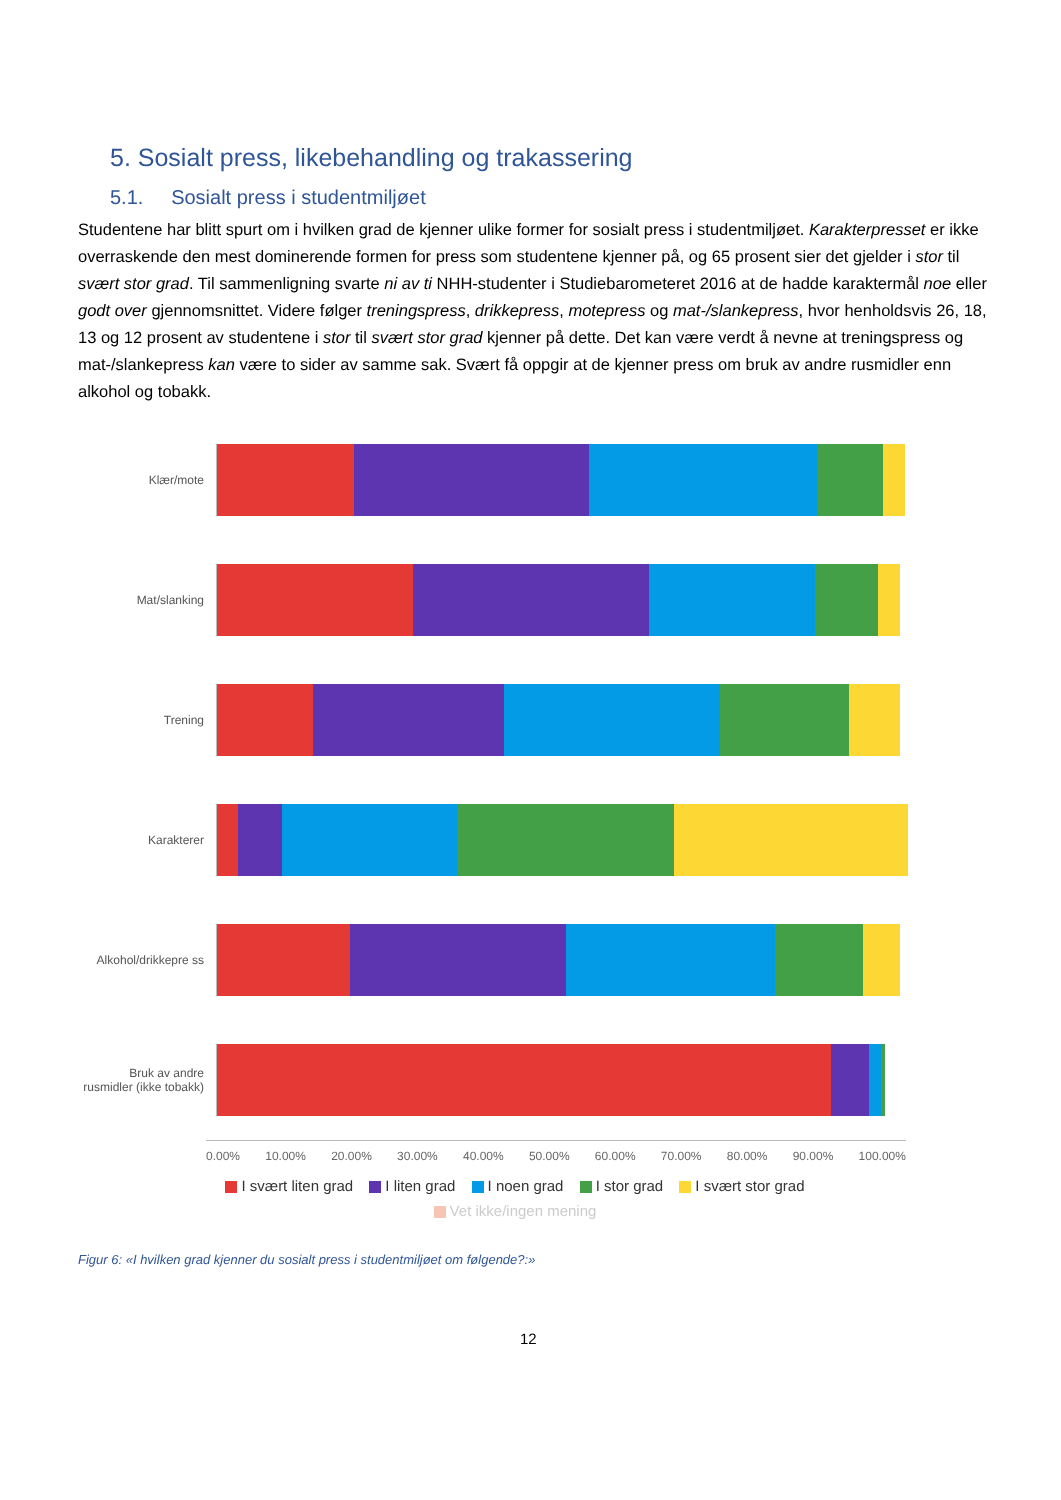5. Sosialt press, likebehandling og trakassering
5.1. Sosialt press i studentmiljøet
Studentene har blitt spurt om i hvilken grad de kjenner ulike former for sosialt press i studentmiljøet. Karakterpresset er ikke overraskende den mest dominerende formen for press som studentene kjenner på, og 65 prosent sier det gjelder i stor til svært stor grad. Til sammenligning svarte ni av ti NHH-studenter i Studiebarometeret 2016 at de hadde karaktermål noe eller godt over gjennomsnittet. Videre følger treningspress, drikkepress, motepress og mat-/slankepress, hvor henholdsvis 26, 18, 13 og 12 prosent av studentene i stor til svært stor grad kjenner på dette. Det kan være verdt å nevne at treningspress og mat-/slankepress kan være to sider av samme sak. Svært få oppgir at de kjenner press om bruk av andre rusmidler enn alkohol og tobakk.
Klær/mote
Mat/slanking
Trening
Karakterer
Alkohol/drikkepre ss
Bruk av andre rusmidler (ikke tobakk)
0.00% 10.00% 20.00% 30.00% 40.00% 50.00% 60.00% 70.00% 80.00% 90.00% 100.00%
I svært liten grad I liten grad I noen grad I stor grad I svært stor grad
Vet ikke/ingen mening
Figur 6: «I hvilken grad kjenner du sosialt press i studentmiljøet om følgende?:»
12